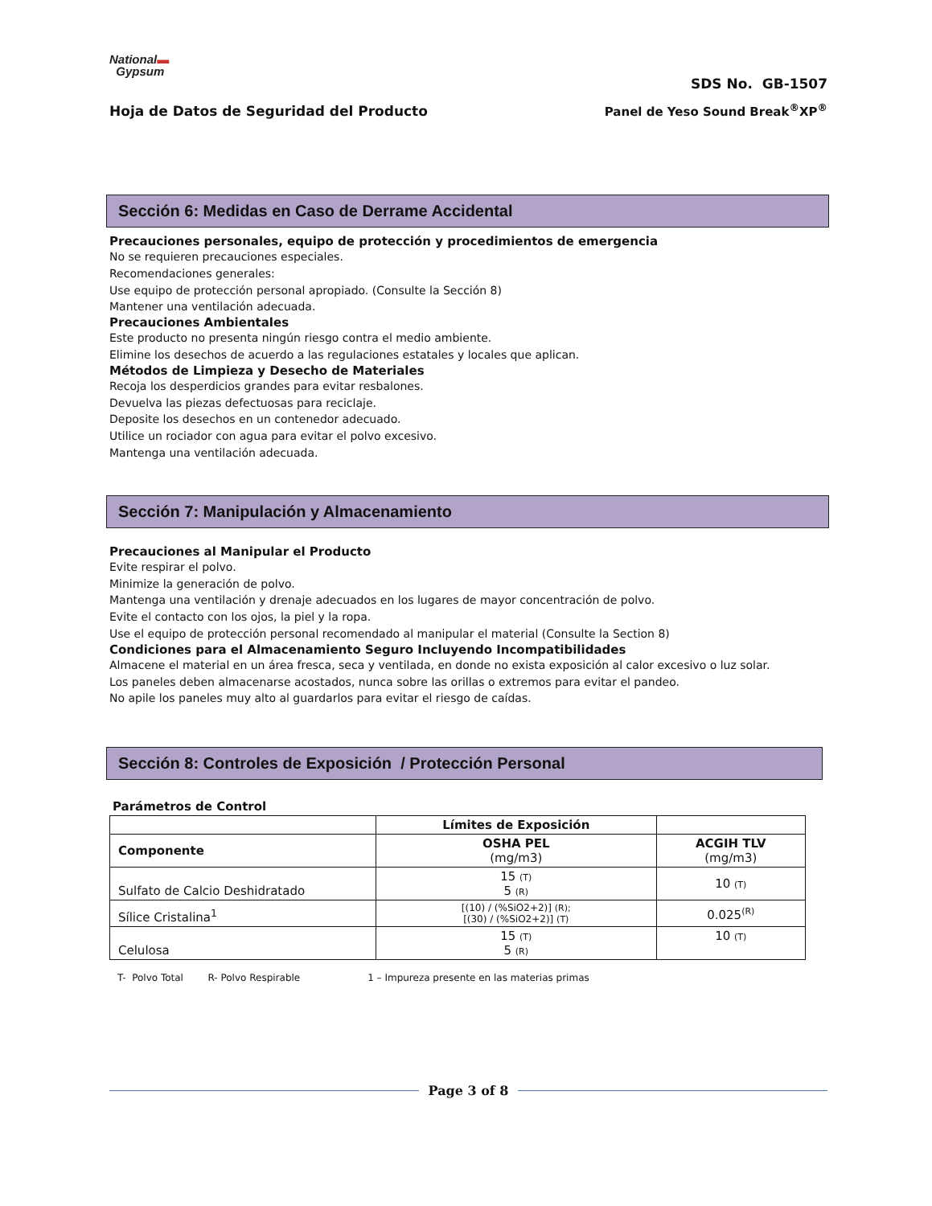National▬
Gypsum
SDS No. GB-1507
Hoja de Datos de Seguridad del Producto Panel de Yeso Sound Break<sup>®</sup>XP<sup>®</sup>
Sección 6: Medidas en Caso de Derrame Accidental
Precauciones personales, equipo de protección y procedimientos de emergencia
No se requieren precauciones especiales.
Recomendaciones generales:
Use equipo de protección personal apropiado. (Consulte la Sección 8)
Mantener una ventilación adecuada.
Precauciones Ambientales
Este producto no presenta ningún riesgo contra el medio ambiente.
Elimine los desechos de acuerdo a las regulaciones estatales y locales que aplican.
Métodos de Limpieza y Desecho de Materiales
Recoja los desperdicios grandes para evitar resbalones.
Devuelva las piezas defectuosas para reciclaje.
Deposite los desechos en un contenedor adecuado.
Utilice un rociador con agua para evitar el polvo excesivo.
Mantenga una ventilación adecuada.
Sección 7: Manipulación y Almacenamiento
Precauciones al Manipular el Producto
Evite respirar el polvo.
Minimize la generación de polvo.
Mantenga una ventilación y drenaje adecuados en los lugares de mayor concentración de polvo.
Evite el contacto con los ojos, la piel y la ropa.
Use el equipo de protección personal recomendado al manipular el material (Consulte la Section 8)
Condiciones para el Almacenamiento Seguro Incluyendo Incompatibilidades
Almacene el material en un área fresca, seca y ventilada, en donde no exista exposición al calor excesivo o luz solar.
Los paneles deben almacenarse acostados, nunca sobre las orillas o extremos para evitar el pandeo.
No apile los paneles muy alto al guardarlos para evitar el riesgo de caídas.
Sección 8: Controles de Exposición / Protección Personal
Parámetros de Control
| | Límites de Exposición | |
| --- | --- | --- |
| Componente | OSHA PEL (mg/m3) | ACGIH TLV (mg/m3) |
| Sulfato de Calcio Deshidratado | 15 (T) 5 (R) | 10 (T) |
| Sílice Cristalina<sup>1</sup> | [(10) / (%SiO2+2)] (R); [(30) / (%SiO2+2)] (T) | 0.025<sup>(R)</sup> |
| Celulosa | 15 (T) 5 (R) | 10 (T) |
T- Polvo Total R- Polvo Respirable 1 – Impureza presente en las materias primas
Page 3 of 8